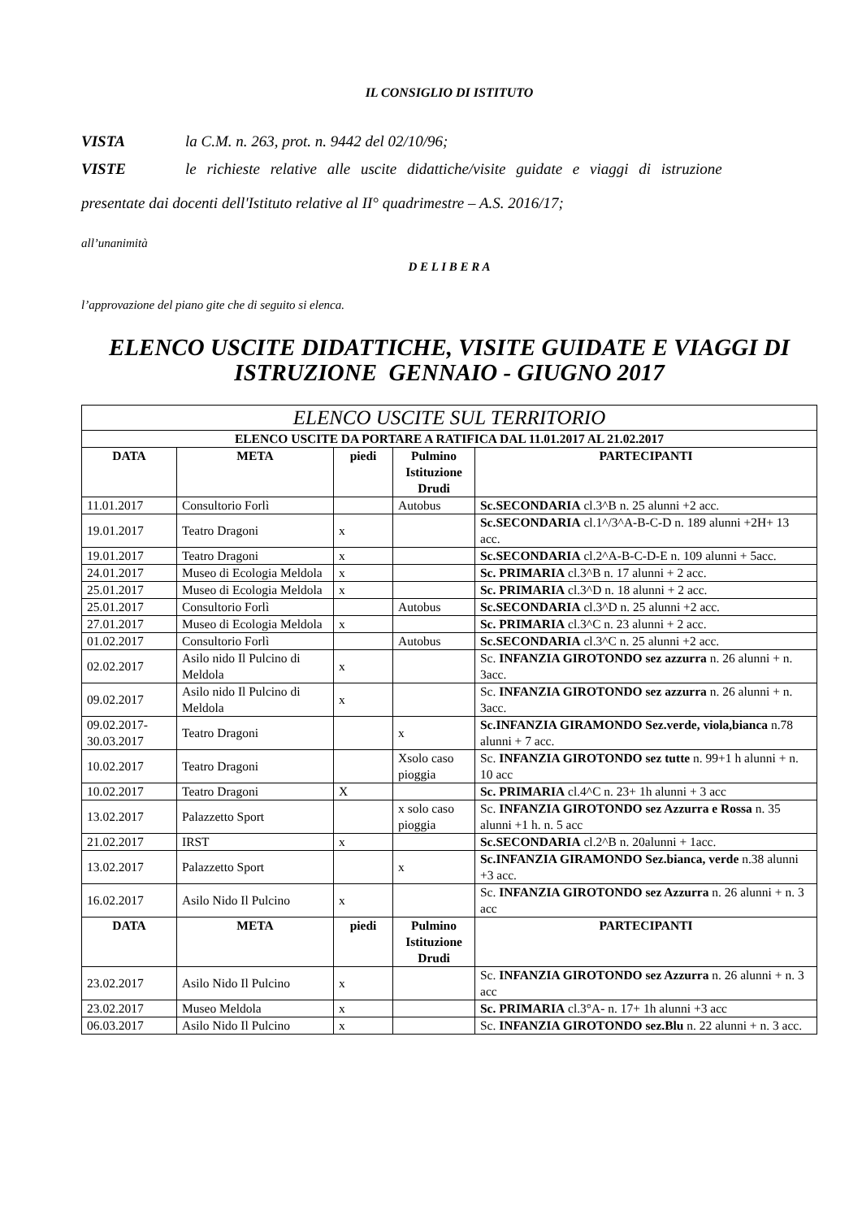IL CONSIGLIO DI ISTITUTO
VISTA la C.M. n. 263, prot. n. 9442 del 02/10/96;
VISTE le richieste relative alle uscite didattiche/visite guidate e viaggi di istruzione
presentate dai docenti dell'Istituto relative al II° quadrimestre – A.S. 2016/17;
all’unanimità
D E L I B E R A
l’approvazione del piano gite che di seguito si elenca.
ELENCO USCITE DIDATTICHE, VISITE GUIDATE E VIAGGI DI
ISTRUZIONE GENNAIO - GIUGNO 2017
| ELENCO USCITE SUL TERRITORIO | | | | |
| --- | --- | --- | --- | --- |
| ELENCO USCITE DA PORTARE A RATIFICA DAL 11.01.2017 AL 21.02.2017 | | | | |
| DATA | META | piedi | Pulmino Istituzione Drudi | PARTECIPANTI |
| 11.01.2017 | Consultorio Forlì | | Autobus | Sc.SECONDARIA cl.3^B n. 25 alunni +2 acc. |
| 19.01.2017 | Teatro Dragoni | x | | Sc.SECONDARIA cl.1^/3^A-B-C-D n. 189 alunni +2H+ 13 acc. |
| 19.01.2017 | Teatro Dragoni | x | | Sc.SECONDARIA cl.2^A-B-C-D-E n. 109 alunni + 5acc. |
| 24.01.2017 | Museo di Ecologia Meldola | x | | Sc. PRIMARIA cl.3^B n. 17 alunni + 2 acc. |
| 25.01.2017 | Museo di Ecologia Meldola | x | | Sc. PRIMARIA cl.3^D n. 18 alunni + 2 acc. |
| 25.01.2017 | Consultorio Forlì | | Autobus | Sc.SECONDARIA cl.3^D n. 25 alunni +2 acc. |
| 27.01.2017 | Museo di Ecologia Meldola | x | | Sc. PRIMARIA cl.3^C n. 23 alunni + 2 acc. |
| 01.02.2017 | Consultorio Forlì | | Autobus | Sc.SECONDARIA cl.3^C n. 25 alunni +2 acc. |
| 02.02.2017 | Asilo nido Il Pulcino di Meldola | x | | Sc. INFANZIA GIROTONDO sez azzurra n. 26 alunni + n. 3acc. |
| 09.02.2017 | Asilo nido Il Pulcino di Meldola | x | | Sc. INFANZIA GIROTONDO sez azzurra n. 26 alunni + n. 3acc. |
| 09.02.2017-30.03.2017 | Teatro Dragoni | | x | Sc.INFANZIA GIRAMONDO Sez.verde, viola,bianca n.78 alunni + 7 acc. |
| 10.02.2017 | Teatro Dragoni | | Xsolo caso pioggia | Sc. INFANZIA GIROTONDO sez tutte n. 99+1 h alunni + n. 10 acc |
| 10.02.2017 | Teatro Dragoni | X | | Sc. PRIMARIA cl.4^C n. 23+ 1h alunni + 3 acc |
| 13.02.2017 | Palazzetto Sport | | x solo caso pioggia | Sc. INFANZIA GIROTONDO sez Azzurra e Rossa n. 35 alunni +1 h. n. 5 acc |
| 21.02.2017 | IRST | x | | Sc.SECONDARIA cl.2^B n. 20alunni + 1acc. |
| 13.02.2017 | Palazzetto Sport | | x | Sc.INFANZIA GIRAMONDO Sez.bianca, verde n.38 alunni +3 acc. |
| 16.02.2017 | Asilo Nido Il Pulcino | x | | Sc. INFANZIA GIROTONDO sez Azzurra n. 26 alunni + n. 3 acc |
| DATA | META | piedi | Pulmino Istituzione Drudi | PARTECIPANTI |
| 23.02.2017 | Asilo Nido Il Pulcino | x | | Sc. INFANZIA GIROTONDO sez Azzurra n. 26 alunni + n. 3 acc |
| 23.02.2017 | Museo Meldola | x | | Sc. PRIMARIA cl.3°A- n. 17+ 1h alunni +3 acc |
| 06.03.2017 | Asilo Nido Il Pulcino | x | | Sc. INFANZIA GIROTONDO sez.Blu n. 22 alunni + n. 3 acc. |